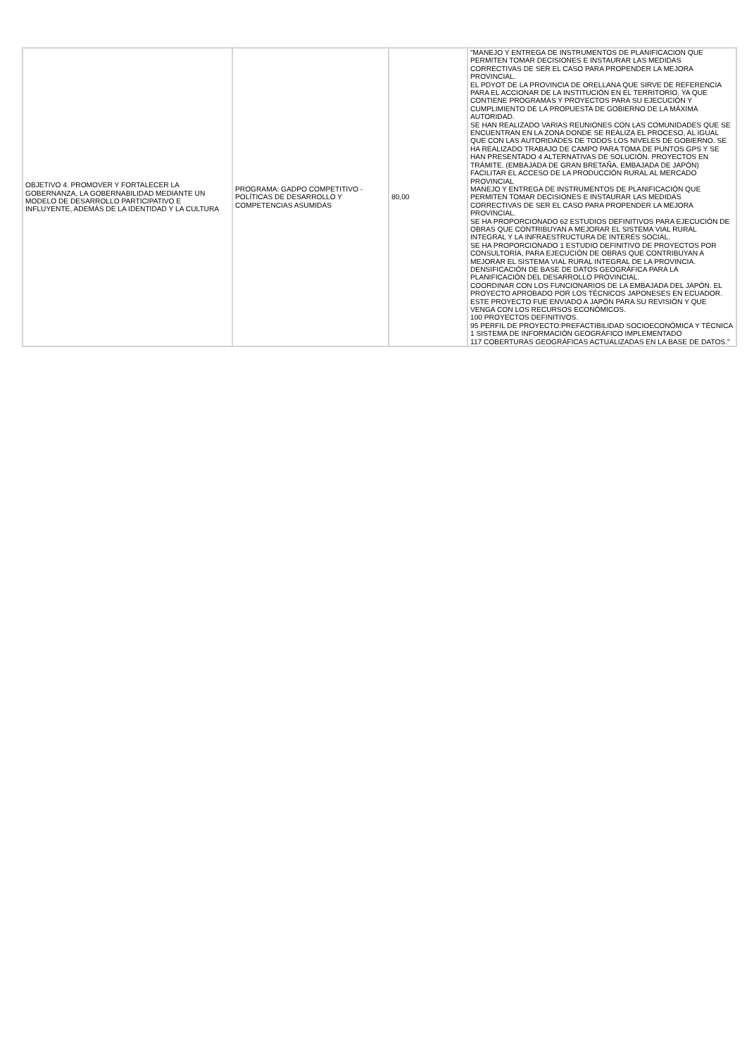| OBJETIVO 4. PROMOVER Y FORTALECER LA GOBERNANZA, LA GOBERNABILIDAD MEDIANTE UN MODELO DE DESARROLLO PARTICIPATIVO E INFLUYENTE, ADEMÁS DE LA IDENTIDAD Y LA CULTURA | PROGRAMA: GADPO COMPETITIVO - POLÍTICAS DE DESARROLLO Y COMPETENCIAS ASUMIDAS | 80,00 | "MANEJO Y ENTREGA DE INSTRUMENTOS DE PLANIFICACION QUE PERMITEN TOMAR DECISIONES E INSTAURAR LAS MEDIDAS CORRECTIVAS DE SER EL CASO PARA PROPENDER LA MEJORA PROVINCIAL. EL PDYOT DE LA PROVINCIA DE ORELLANA QUE SIRVE DE REFERENCIA PARA EL ACCIONAR DE LA INSTITUCIÓN EN EL TERRITORIO, YA QUE CONTIENE PROGRAMAS Y PROYECTOS PARA SU EJECUCIÓN Y CUMPLIMIENTO DE LA PROPUESTA DE GOBIERNO DE LA MÁXIMA AUTORIDAD. SE HAN REALIZADO VARIAS REUNIONES CON LAS COMUNIDADES QUE SE ENCUENTRAN EN LA ZONA DONDE SE REALIZA EL PROCESO, AL IGUAL QUE CON LAS AUTORIDADES DE TODOS LOS NIVELES DE GOBIERNO. SE HA REALIZADO TRABAJO DE CAMPO PARA TOMA DE PUNTOS GPS Y SE HAN PRESENTADO 4 ALTERNATIVAS DE SOLUCIÓN. PROYECTOS EN TRÁMITE. (EMBAJADA DE GRAN BRETAÑA, EMBAJADA DE JAPÓN) FACILITAR EL ACCESO DE LA PRODUCCIÓN RURAL AL MERCADO PROVINCIAL MANEJO Y ENTREGA DE INSTRUMENTOS DE PLANIFICACIÓN QUE PERMITEN TOMAR DECISIONES E INSTAURAR LAS MEDIDAS CORRECTIVAS DE SER EL CASO PARA PROPENDER LA MEJORA PROVINCIAL. SE HA PROPORCIONADO 62 ESTUDIOS DEFINITIVOS PARA EJECUCIÓN DE OBRAS QUE CONTRIBUYAN A MEJORAR EL SISTEMA VIAL RURAL INTEGRAL Y LA INFRAESTRUCTURA DE INTERÉS SOCIAL. SE HA PROPORCIONADO 1 ESTUDIO DEFINITIVO DE PROYECTOS POR CONSULTORÍA, PARA EJECUCIÓN DE OBRAS QUE CONTRIBUYAN A MEJORAR EL SISTEMA VIAL RURAL INTEGRAL DE LA PROVINCIA. DENSIFICACIÓN DE BASE DE DATOS GEOGRÁFICA PARA LA PLANIFICACIÓN DEL DESARROLLO PROVINCIAL. COORDINAR CON LOS FUNCIONARIOS DE LA EMBAJADA DEL JAPÓN. EL PROYECTO APROBADO POR LOS TÉCNICOS JAPONESES EN ECUADOR. ESTE PROYECTO FUE ENVIADO A JAPÓN PARA SU REVISIÓN Y QUE VENGA CON LOS RECURSOS ECONÓMICOS. 100 PROYECTOS DEFINITIVOS. 95 PERFIL DE PROYECTO:PREFACTIBILIDAD SOCIOECONÓMICA Y TÉCNICA 1 SISTEMA DE INFORMACIÓN GEOGRÁFICO IMPLEMENTADO 117 COBERTURAS GEOGRÁFICAS ACTUALIZADAS EN LA BASE DE DATOS." |